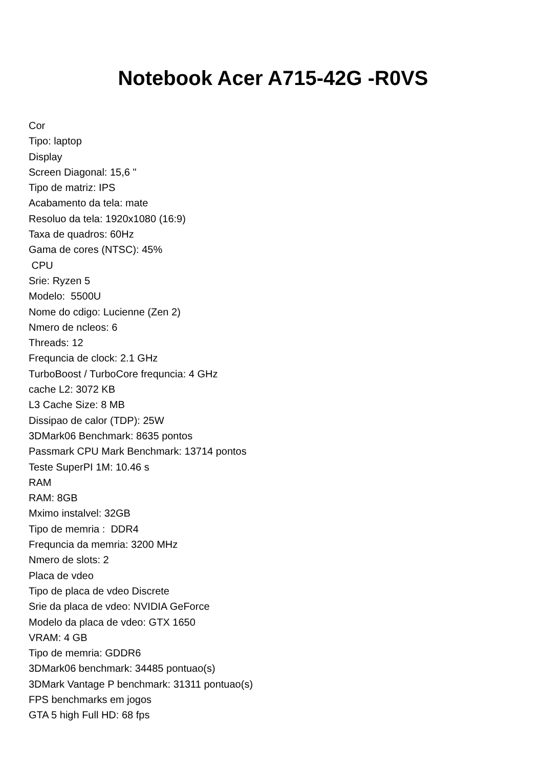Notebook Acer A715-42G -R0VS
Cor
Tipo: laptop
Display
Screen Diagonal: 15,6 "
Tipo de matriz: IPS
Acabamento da tela: mate
Resoluo da tela: 1920x1080 (16:9)
Taxa de quadros: 60Hz
Gama de cores (NTSC): 45%
CPU
Srie: Ryzen 5
Modelo: 5500U
Nome do cdigo: Lucienne (Zen 2)
Nmero de ncleos: 6
Threads: 12
Frequncia de clock: 2.1 GHz
TurboBoost / TurboCore frequncia: 4 GHz
cache L2: 3072 KB
L3 Cache Size: 8 MB
Dissipao de calor (TDP): 25W
3DMark06 Benchmark: 8635 pontos
Passmark CPU Mark Benchmark: 13714 pontos
Teste SuperPI 1M: 10.46 s
RAM
RAM: 8GB
Mximo instalvel: 32GB
Tipo de memria : DDR4
Frequncia da memria: 3200 MHz
Nmero de slots: 2
Placa de vdeo
Tipo de placa de vdeo Discrete
Srie da placa de vdeo: NVIDIA GeForce
Modelo da placa de vdeo: GTX 1650
VRAM: 4 GB
Tipo de memria: GDDR6
3DMark06 benchmark: 34485 pontuao(s)
3DMark Vantage P benchmark: 31311 pontuao(s)
FPS benchmarks em jogos
GTA 5 high Full HD: 68 fps